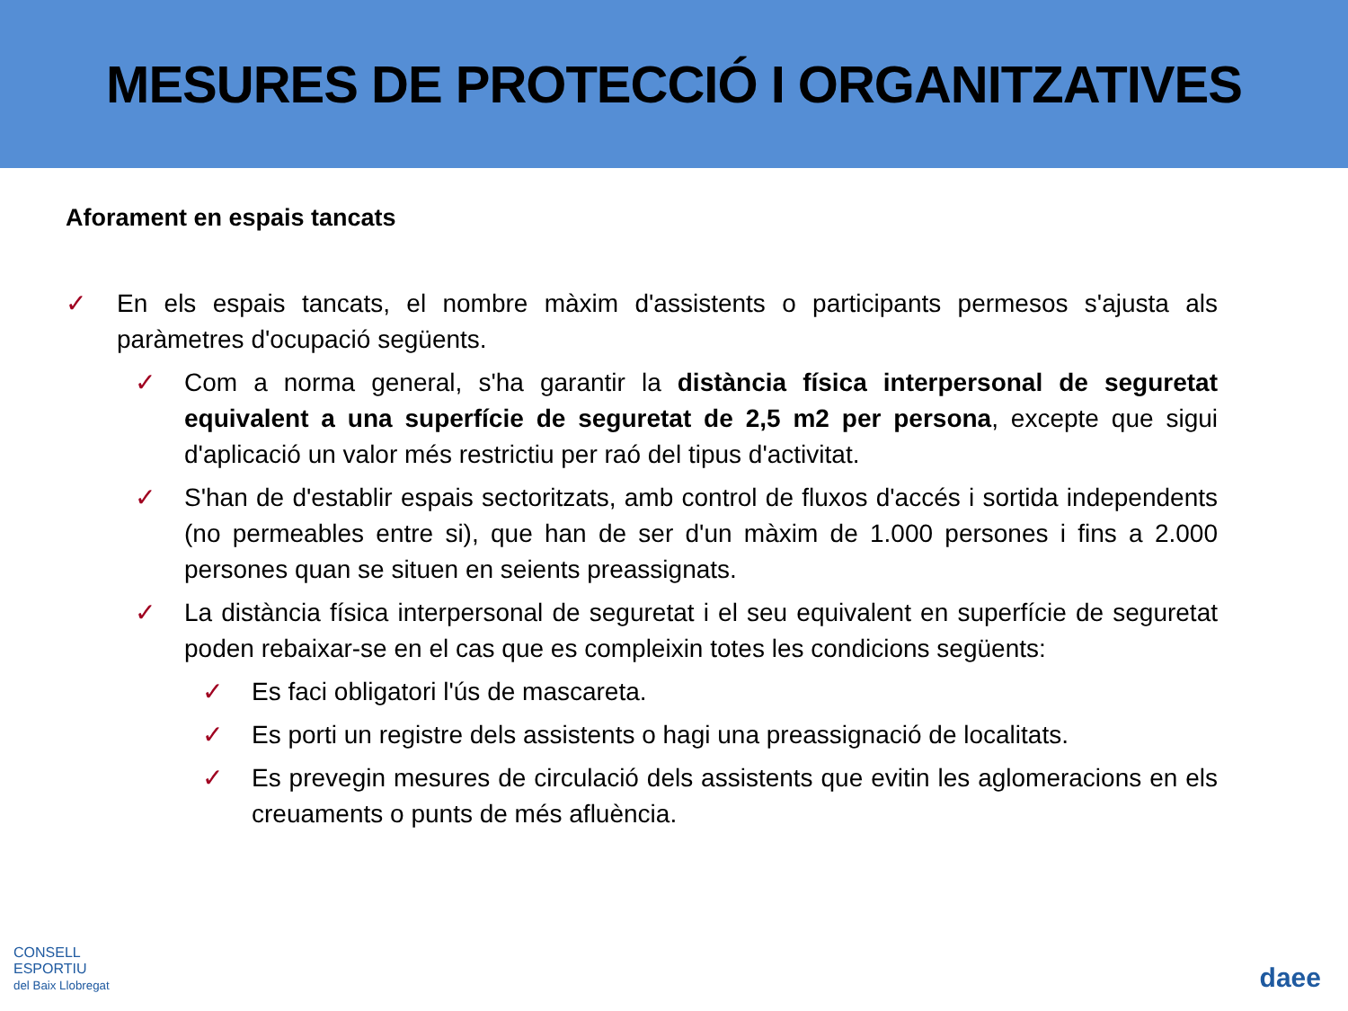MESURES DE PROTECCIÓ I ORGANITZATIVES
Aforament en espais tancats
✓ En els espais tancats, el nombre màxim d'assistents o participants permesos s'ajusta als paràmetres d'ocupació següents.
✓ Com a norma general, s'ha garantir la distància física interpersonal de seguretat equivalent a una superfície de seguretat de 2,5 m2 per persona, excepte que sigui d'aplicació un valor més restrictiu per raó del tipus d'activitat.
✓ S'han de d'establir espais sectoritzats, amb control de fluxos d'accés i sortida independents (no permeables entre si), que han de ser d'un màxim de 1.000 persones i fins a 2.000 persones quan se situen en seients preassignats.
✓ La distància física interpersonal de seguretat i el seu equivalent en superfície de seguretat poden rebaixar-se en el cas que es compleixin totes les condicions següents:
✓ Es faci obligatori l'ús de mascareta.
✓ Es porti un registre dels assistents o hagi una preassignació de localitats.
✓ Es prevegin mesures de circulació dels assistents que evitin les aglomeracions en els creuaments o punts de més afluència.
CONSELL
ESPORTIU
del Baix Llobregat
daee